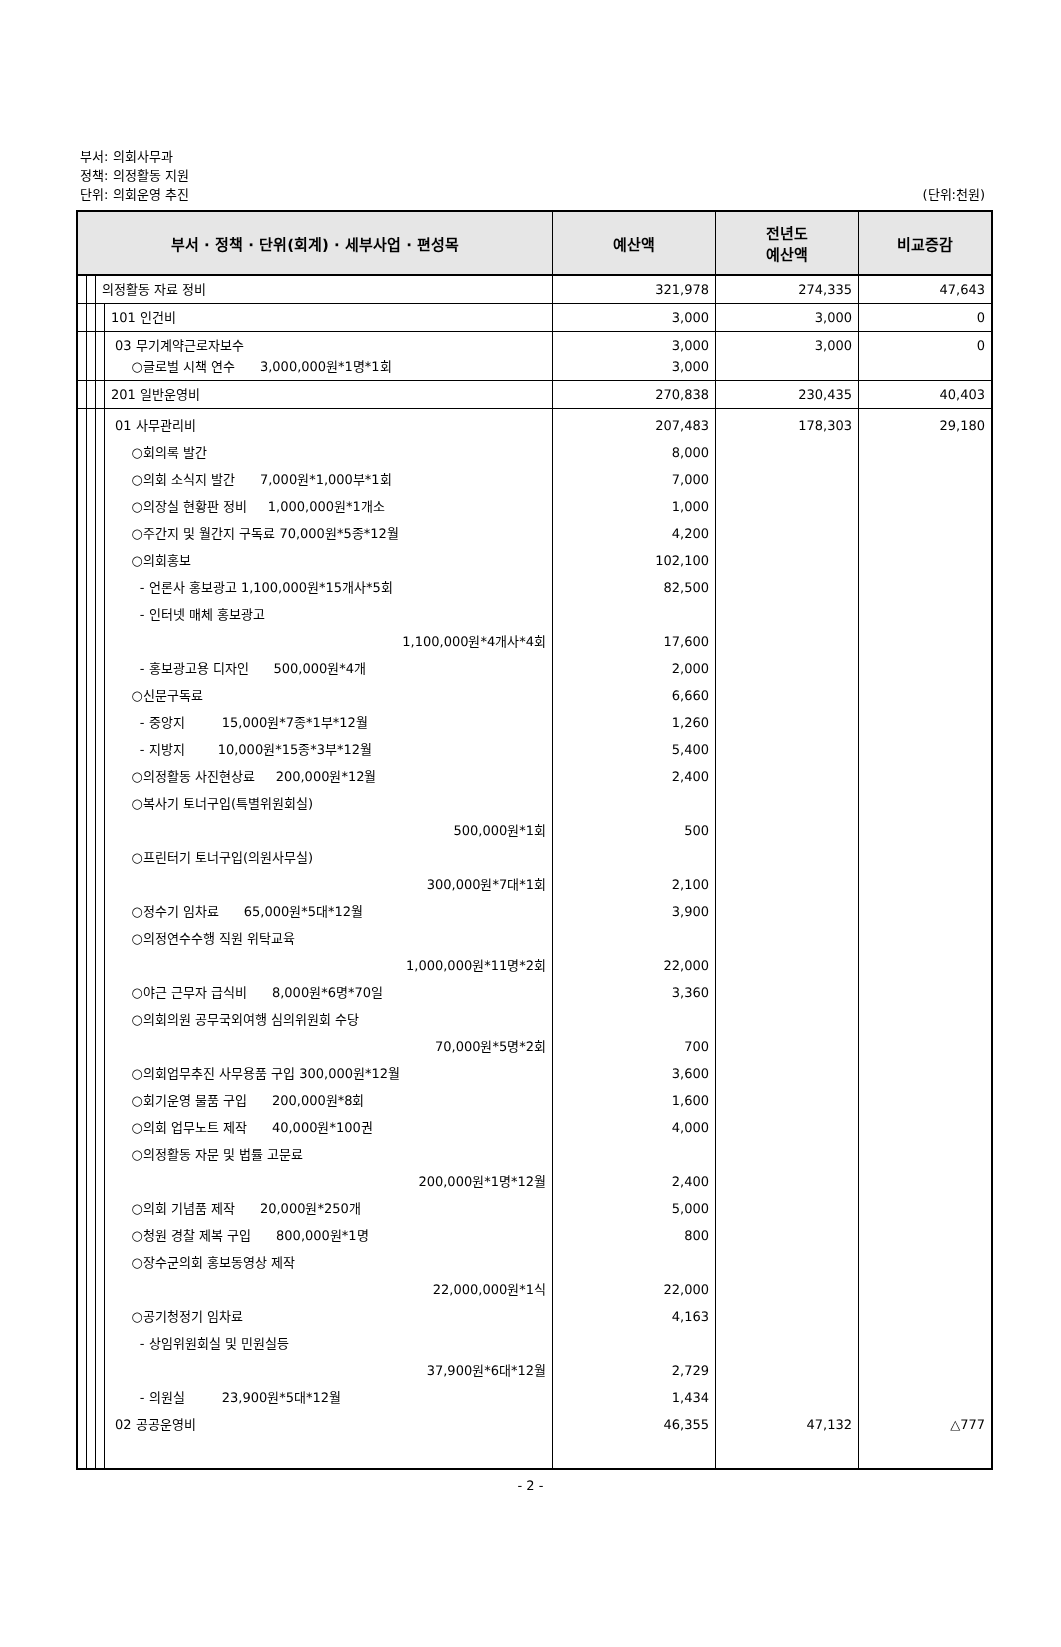부서: 의회사무과
정책: 의정활동 지원
단위: 의회운영 추진
(단위:천원)
| 부서 · 정책 · 단위(회계) · 세부사업 · 편성목 | | | | 예산액 | 전년도 예산액 | 비교증감 |
| --- | --- | --- | --- | --- | --- | --- |
| | | 의정활동 자료 정비 | | 321,978 | 274,335 | 47,643 |
| | | | 101 인건비 | 3,000 | 3,000 | 0 |
| | | | 03 무기계약근로자보수 ○글로벌 시책 연수 3,000,000원*1명*1회 | 3,000 3,000 | 3,000 | 0 |
| | | | 201 일반운영비 | 270,838 | 230,435 | 40,403 |
| | | | 01 사무관리비 ○회의록 발간 ○의회 소식지 발간 7,000원*1,000부*1회 ○의장실 현황판 정비 1,000,000원*1개소 ○주간지 및 월간지 구독료 70,000원*5종*12월 ○의회홍보 - 언론사 홍보광고 1,100,000원*15개사*5회 - 인터넷 매체 홍보광고 1,100,000원*4개사*4회 - 홍보광고용 디자인 500,000원*4개 ○신문구독료 - 중앙지 15,000원*7종*1부*12월 - 지방지 10,000원*15종*3부*12월 ○의정활동 사진현상료 200,000원*12월 ○복사기 토너구입(특별위원회실) 500,000원*1회 ○프린터기 토너구입(의원사무실) 300,000원*7대*1회 ○정수기 임차료 65,000원*5대*12월 ○의정연수수행 직원 위탁교육 1,000,000원*11명*2회 ○야근 근무자 급식비 8,000원*6명*70일 ○의회의원 공무국외여행 심의위원회 수당 70,000원*5명*2회 ○의회업무추진 사무용품 구입 300,000원*12월 ○회기운영 물품 구입 200,000원*8회 ○의회 업무노트 제작 40,000원*100권 ○의정활동 자문 및 법률 고문료 200,000원*1명*12월 ○의회 기념품 제작 20,000원*250개 ○청원 경찰 제복 구입 800,000원*1명 ○장수군의회 홍보동영상 제작 22,000,000원*1식 ○공기청정기 임차료 - 상임위원회실 및 민원실등 37,900원*6대*12월 - 의원실 23,900원*5대*12월 02 공공운영비 | 207,483 8,000 7,000 1,000 4,200 102,100 82,500 17,600 2,000 6,660 1,260 5,400 2,400 500 2,100 3,900 22,000 3,360 700 3,600 1,600 4,000 2,400 5,000 800 22,000 4,163 2,729 1,434 46,355 | 178,303 47,132 | 29,180 △777 |
- 2 -